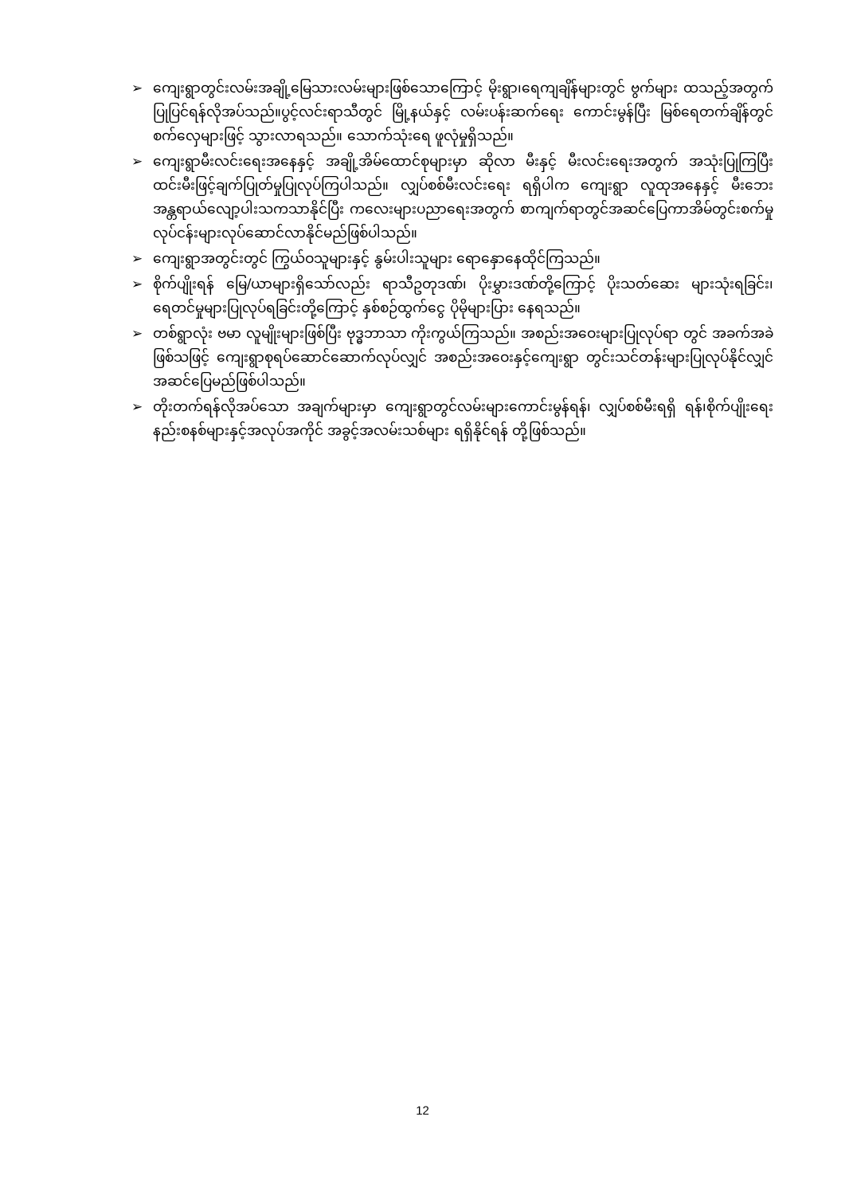➢ ကျေးရွာတွင်းလမ်းအချို့မြေသားလမ်းများဖြစ်သောကြောင့် မိုးရွာ၊ရေကျချိန်များတွင် ဗွက်များ ထသည့်အတွက် ပြုပြင်ရန်လိုအပ်သည်။ပွင့်လင်းရာသီတွင် မြို့နယ်နှင့် လမ်းပန်းဆက်ရေး ကောင်းမွန်ပြီး မြစ်ရေတက်ချိန်တွင် စက်လှေများဖြင့် သွားလာရသည်။ သောက်သုံးရေ ဖူလုံမှုရှိသည်။
➢ ကျေးရွာမီးလင်းရေးအနေနှင့် အချို့အိမ်ထောင်စုများမှာ ဆိုလာ မီးနှင့် မီးလင်းရေးအတွက် အသုံးပြုကြပြီး ထင်းမီးဖြင့်ချက်ပြုတ်မှုပြုလုပ်ကြပါသည်။ လျှပ်စစ်မီးလင်းရေး ရရှိပါက ကျေးရွာ လူထုအနေနှင့် မီးဘေးအန္တရာယ်လျော့ပါးသကသာနိုင်ပြီး ကလေးများပညာရေးအတွက် စာကျက်ရာတွင်အဆင်ပြေကာအိမ်တွင်းစက်မှုလုပ်ငန်းများလုပ်ဆောင်လာနိုင်မည်ဖြစ်ပါသည်။
➢ ကျေးရွာအတွင်းတွင် ကြွယ်ဝသူများနှင့် နွမ်းပါးသူများ ရောနှောနေထိုင်ကြသည်။
➢ စိုက်ပျိုးရန် မြေ/ယာများရှိသော်လည်း ရာသီဥတုဒဏ်၊ ပိုးမွှားဒဏ်တို့ကြောင့် ပိုးသတ်ဆေး များသုံးရခြင်း၊ ရေတင်မှုများပြုလုပ်ရခြင်းတို့ကြောင့် နှစ်စဉ်ထွက်ငွေ ပိုမိုများပြား နေရသည်။
➢ တစ်ရွာလုံး ဗမာ လူမျိုးများဖြစ်ပြီး ဗုဒ္ဓဘာသာ ကိုးကွယ်ကြသည်။ အစည်းအဝေးများပြုလုပ်ရာ တွင် အခက်အခဲဖြစ်သဖြင့် ကျေးရွာစုရပ်ဆောင်ဆောက်လုပ်လျှင် အစည်းအဝေးနှင့်ကျေးရွာ တွင်းသင်တန်းများပြုလုပ်နိုင်လျှင်အဆင်ပြေမည်ဖြစ်ပါသည်။
➢ တိုးတက်ရန်လိုအပ်သော အချက်များမှာ ကျေးရွာတွင်လမ်းများကောင်းမွန်ရန်၊ လျှပ်စစ်မီးရရှိ ရန်၊စိုက်ပျိုးရေးနည်းစနစ်များနှင့်အလုပ်အကိုင် အခွင့်အလမ်းသစ်များ ရရှိနိုင်ရန် တို့ဖြစ်သည်။
12